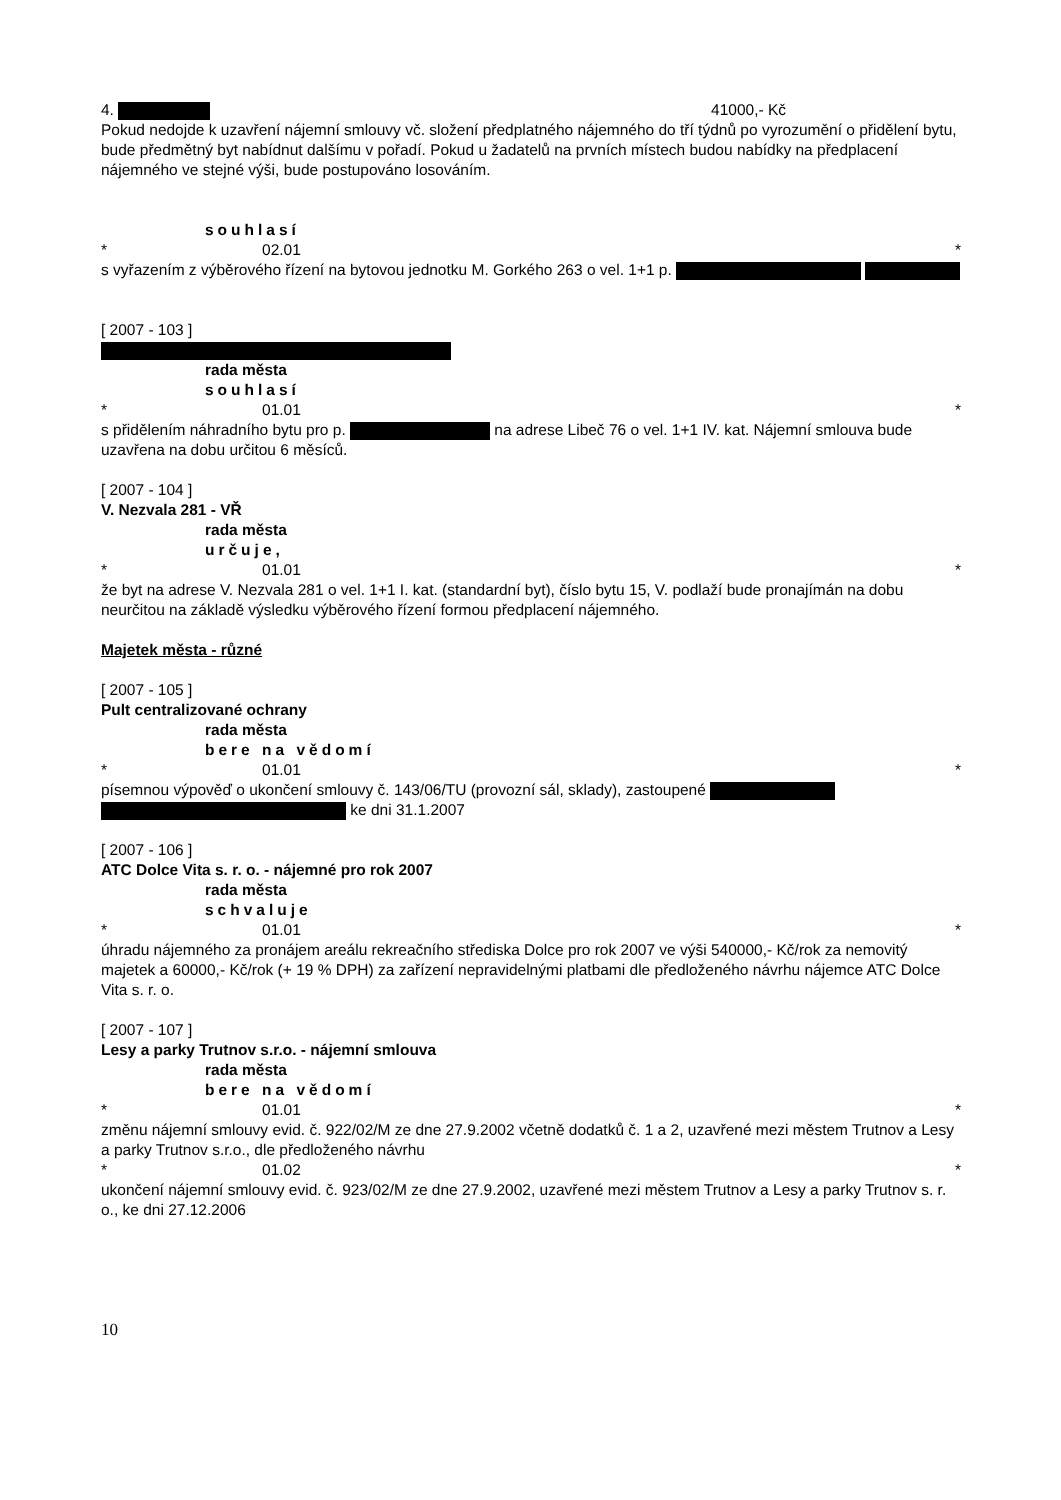4. 41000,- Kč
Pokud nedojde k uzavření nájemní smlouvy vč. složení předplatného nájemného do tří týdnů po vyrozumění o přidělení bytu, bude předmětný byt nabídnut dalšímu v pořadí. Pokud u žadatelů na prvních místech budou nabídky na předplacení nájemného ve stejné výši, bude postupováno losováním.
souhlasí
* 02.01 *
s vyřazením z výběrového řízení na bytovou jednotku M. Gorkého 263 o vel. 1+1 p.
[ 2007 - 103 ]
rada města
souhlasí
* 01.01 *
s přidělením náhradního bytu pro p. na adrese Libeč 76 o vel. 1+1 IV. kat. Nájemní smlouva bude uzavřena na dobu určitou 6 měsíců.
[ 2007 - 104 ]
V. Nezvala 281 - VŘ
rada města
určuje,
* 01.01 *
že byt na adrese V. Nezvala 281 o vel. 1+1 I. kat. (standardní byt), číslo bytu 15, V. podlaží bude pronajímán na dobu neurčitou na základě výsledku výběrového řízení formou předplacení nájemného.
Majetek města - různé
[ 2007 - 105 ]
Pult centralizované ochrany
rada města
bere na vědomí
* 01.01 *
písemnou výpověď o ukončení smlouvy č. 143/06/TU (provozní sál, sklady), zastoupené ke dni 31.1.2007
[ 2007 - 106 ]
ATC Dolce Vita s. r. o. - nájemné pro rok 2007
rada města
schvaluje
* 01.01 *
úhradu nájemného za pronájem areálu rekreačního střediska Dolce pro rok 2007 ve výši 540000,- Kč/rok za nemovitý majetek a 60000,- Kč/rok (+ 19 % DPH) za zařízení nepravidelnými platbami dle předloženého návrhu nájemce ATC Dolce Vita s. r. o.
[ 2007 - 107 ]
Lesy a parky Trutnov s.r.o. - nájemní smlouva
rada města
bere na vědomí
* 01.01 *
změnu nájemní smlouvy evid. č. 922/02/M ze dne 27.9.2002 včetně dodatků č. 1 a 2, uzavřené mezi městem Trutnov a Lesy a parky Trutnov s.r.o., dle předloženého návrhu
* 01.02 *
ukončení nájemní smlouvy evid. č. 923/02/M ze dne 27.9.2002, uzavřené mezi městem Trutnov a Lesy a parky Trutnov s. r. o., ke dni 27.12.2006
10